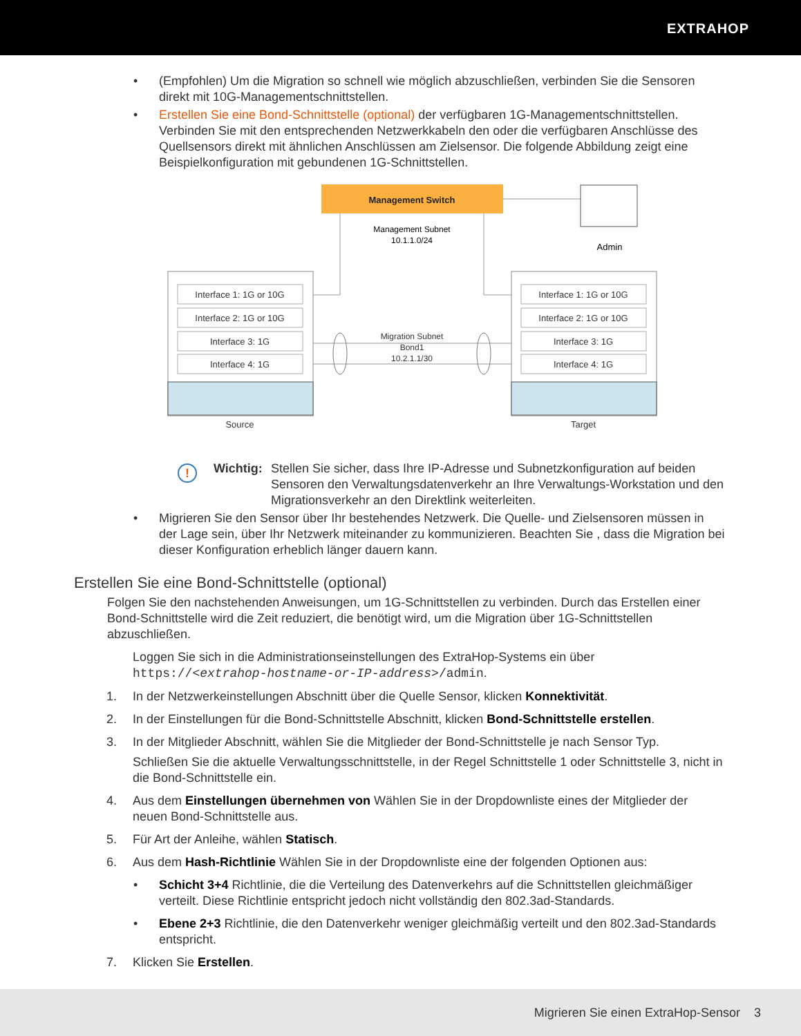EXTRAHOP
• (Empfohlen) Um die Migration so schnell wie möglich abzuschließen, verbinden Sie die Sensoren direkt mit 10G-Managementschnittstellen.
• Erstellen Sie eine Bond-Schnittstelle (optional) der verfügbaren 1G-Managementschnittstellen. Verbinden Sie mit den entsprechenden Netzwerkkabeln den oder die verfügbaren Anschlüsse des Quellsensors direkt mit ähnlichen Anschlüssen am Zielsensor. Die folgende Abbildung zeigt eine Beispielkonfiguration mit gebundenen 1G-Schnittstellen.
Management Switch
Management Subnet
10.1.1.0/24
Admin
Interface 1: 1G or 10G
Interface 2: 1G or 10G
Interface 3: 1G
Interface 4: 1G
Interface 1: 1G or 10G
Interface 2: 1G or 10G
Interface 3: 1G
Interface 4: 1G
Migration Subnet
Bond1
10.2.1.1/30
Source
Target
!
Wichtig:
Stellen Sie sicher, dass Ihre IP-Adresse und Subnetzkonfiguration auf beiden Sensoren den Verwaltungsdatenverkehr an Ihre Verwaltungs-Workstation und den Migrationsverkehr an den Direktlink weiterleiten.
• Migrieren Sie den Sensor über Ihr bestehendes Netzwerk. Die Quelle- und Zielsensoren müssen in der Lage sein, über Ihr Netzwerk miteinander zu kommunizieren. Beachten Sie , dass die Migration bei dieser Konfiguration erheblich länger dauern kann.
Erstellen Sie eine Bond-Schnittstelle (optional)
Folgen Sie den nachstehenden Anweisungen, um 1G-Schnittstellen zu verbinden. Durch das Erstellen einer Bond-Schnittstelle wird die Zeit reduziert, die benötigt wird, um die Migration über 1G-Schnittstellen abzuschließen.
Loggen Sie sich in die Administrationseinstellungen des ExtraHop-Systems ein über https://<extrahop-hostname-or-IP-address>/admin.
1. In der Netzwerkeinstellungen Abschnitt über die Quelle Sensor, klicken Konnektivität.
2. In der Einstellungen für die Bond-Schnittstelle Abschnitt, klicken Bond-Schnittstelle erstellen.
3. In der Mitglieder Abschnitt, wählen Sie die Mitglieder der Bond-Schnittstelle je nach Sensor Typ.
Schließen Sie die aktuelle Verwaltungsschnittstelle, in der Regel Schnittstelle 1 oder Schnittstelle 3, nicht in die Bond-Schnittstelle ein.
4. Aus dem Einstellungen übernehmen von Wählen Sie in der Dropdownliste eines der Mitglieder der neuen Bond-Schnittstelle aus.
5. Für Art der Anleihe, wählen Statisch.
6. Aus dem Hash-Richtlinie Wählen Sie in der Dropdownliste eine der folgenden Optionen aus:
• Schicht 3+4 Richtlinie, die die Verteilung des Datenverkehrs auf die Schnittstellen gleichmäßiger verteilt. Diese Richtlinie entspricht jedoch nicht vollständig den 802.3ad-Standards.
• Ebene 2+3 Richtlinie, die den Datenverkehr weniger gleichmäßig verteilt und den 802.3ad-Standards entspricht.
7. Klicken Sie Erstellen.
Migrieren Sie einen ExtraHop-Sensor 3